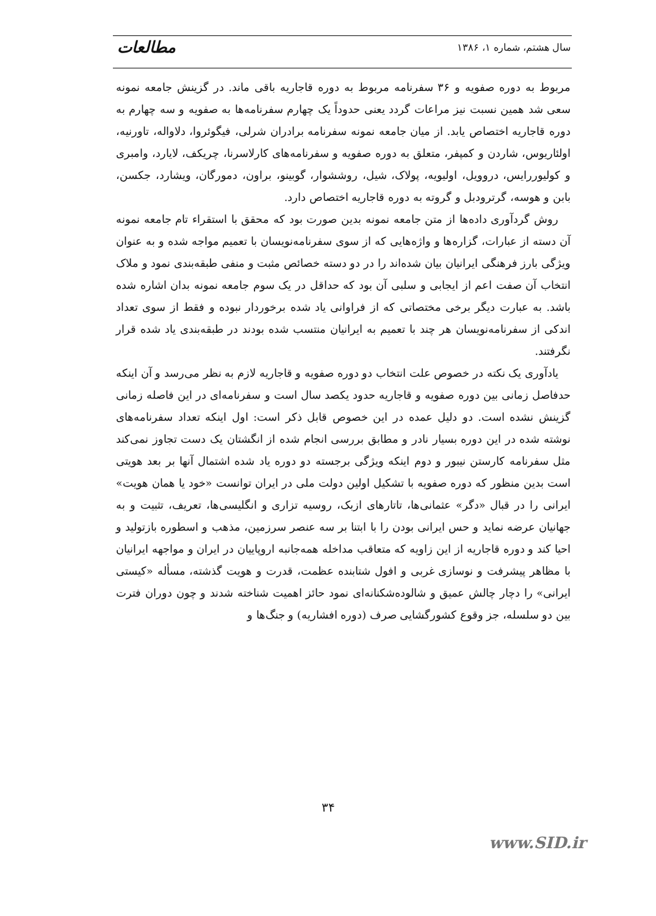سال هشتم، شماره ۱، ۱۳۸۶ مطالعات
مربوط به دوره صفویه و ۳۶ سفرنامه مربوط به دوره قاجاریه باقی ماند. در گزینش جامعه نمونه سعی شد همین نسبت نیز مراعات گردد یعنی حدوداً یک چهارم سفرنامه‌ها به صفویه و سه چهارم به دوره قاجاریه اختصاص یابد. از میان جامعه نمونه سفرنامه برادران شرلی، فیگوئروا، دلاواله، تاورنیه، اولئاریوس، شاردن و کمپفر، متعلق به دوره صفویه و سفرنامه‌های کارلاسرنا، چریکف، لایارد، وامبری و کولیوررایس، دروویل، اولیویه، پولاک، شیل، روششوار، گوبینو، براون، دمورگان، ویشارد، جکسن، بابن و هوسه، گرترودبل و گروته به دوره قاجاریه اختصاص دارد.
روش گردآوری داده‌ها از متن جامعه نمونه بدین صورت بود که محقق با استقراء تام جامعه نمونه آن دسته از عبارات، گزاره‌ها و واژه‌هایی که از سوی سفرنامه‌نویسان با تعمیم مواجه شده و به عنوان ویژگی بارز فرهنگی ایرانیان بیان شده‌اند را در دو دسته خصائص مثبت و منفی طبقه‌بندی نمود و ملاک انتخاب آن صفت اعم از ایجابی و سلبی آن بود که حداقل در یک سوم جامعه نمونه بدان اشاره شده باشد. به عبارت دیگر برخی مختصاتی که از فراوانی یاد شده برخوردار نبوده و فقط از سوی تعداد اندکی از سفرنامه‌نویسان هر چند با تعمیم به ایرانیان منتسب شده بودند در طبقه‌بندی یاد شده قرار نگرفتند.
یادآوری یک نکته در خصوص علت انتخاب دو دوره صفویه و قاجاریه لازم به نظر می‌رسد و آن اینکه حدفاصل زمانی بین دوره صفویه و قاجاریه حدود یکصد سال است و سفرنامه‌ای در این فاصله زمانی گزینش نشده است. دو دلیل عمده در این خصوص قابل ذکر است: اول اینکه تعداد سفرنامه‌های نوشته شده در این دوره بسیار نادر و مطابق بررسی انجام شده از انگشتان یک دست تجاوز نمی‌کند مثل سفرنامه کارستن نیبور و دوم اینکه ویژگی برجسته دو دوره یاد شده اشتمال آنها بر بعد هویتی است بدین منظور که دوره صفویه با تشکیل اولین دولت ملی در ایران توانست «خود یا همان هویت» ایرانی را در قبال «دگر» عثمانی‌ها، تاتارهای ازبک، روسیه تزاری و انگلیسی‌ها، تعریف، تثبیت و به جهانیان عرضه نماید و حس ایرانی بودن را با ابتنا بر سه عنصر سرزمین، مذهب و اسطوره بازتولید و احیا کند و دوره قاجاریه از این زاویه که متعاقب مداخله همه‌جانبه اروپاییان در ایران و مواجهه ایرانیان با مظاهر پیشرفت و نوسازی غربی و افول شتابنده عظمت، قدرت و هویت گذشته، مسأله «کیستی ایرانی» را دچار چالش عمیق و شالوده‌شکنانه‌ای نمود حائز اهمیت شناخته شدند و چون دوران فترت بین دو سلسله، جز وقوع کشورگشایی صرف (دوره افشاریه) و جنگ‌ها و
۳۴
www.SID.ir